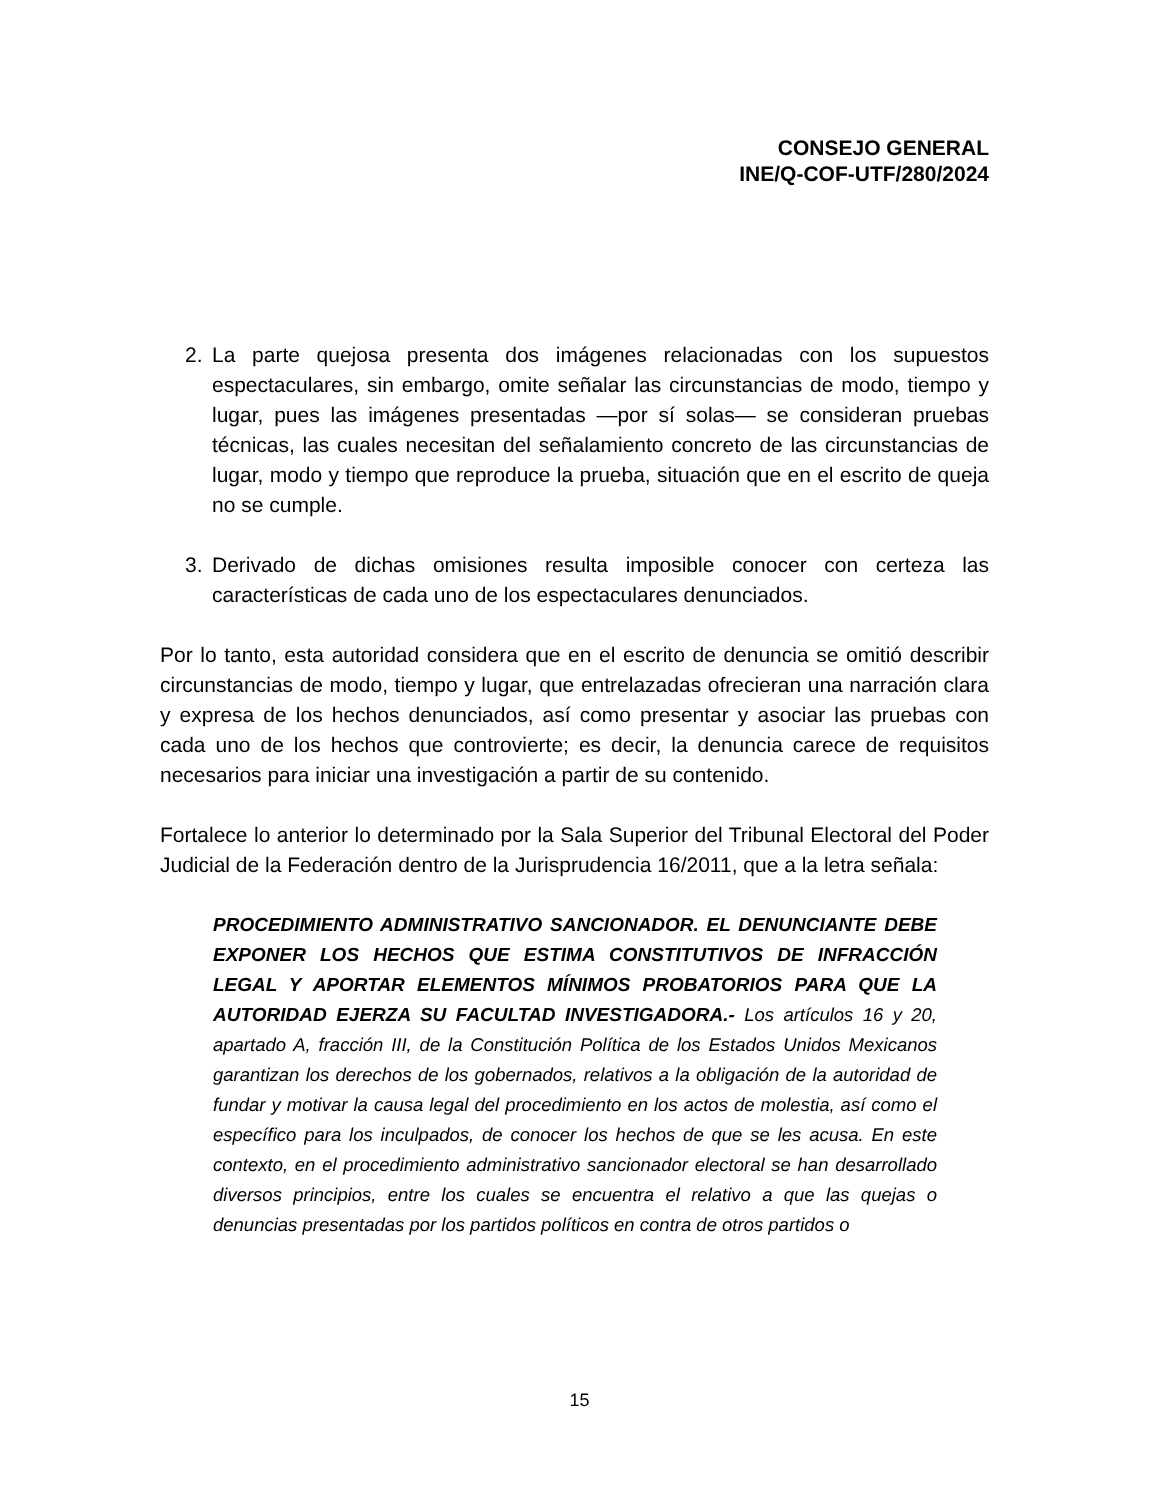CONSEJO GENERAL
INE/Q-COF-UTF/280/2024
2. La parte quejosa presenta dos imágenes relacionadas con los supuestos espectaculares, sin embargo, omite señalar las circunstancias de modo, tiempo y lugar, pues las imágenes presentadas —por sí solas— se consideran pruebas técnicas, las cuales necesitan del señalamiento concreto de las circunstancias de lugar, modo y tiempo que reproduce la prueba, situación que en el escrito de queja no se cumple.
3. Derivado de dichas omisiones resulta imposible conocer con certeza las características de cada uno de los espectaculares denunciados.
Por lo tanto, esta autoridad considera que en el escrito de denuncia se omitió describir circunstancias de modo, tiempo y lugar, que entrelazadas ofrecieran una narración clara y expresa de los hechos denunciados, así como presentar y asociar las pruebas con cada uno de los hechos que controvierte; es decir, la denuncia carece de requisitos necesarios para iniciar una investigación a partir de su contenido.
Fortalece lo anterior lo determinado por la Sala Superior del Tribunal Electoral del Poder Judicial de la Federación dentro de la Jurisprudencia 16/2011, que a la letra señala:
PROCEDIMIENTO ADMINISTRATIVO SANCIONADOR. EL DENUNCIANTE DEBE EXPONER LOS HECHOS QUE ESTIMA CONSTITUTIVOS DE INFRACCIÓN LEGAL Y APORTAR ELEMENTOS MÍNIMOS PROBATORIOS PARA QUE LA AUTORIDAD EJERZA SU FACULTAD INVESTIGADORA.- Los artículos 16 y 20, apartado A, fracción III, de la Constitución Política de los Estados Unidos Mexicanos garantizan los derechos de los gobernados, relativos a la obligación de la autoridad de fundar y motivar la causa legal del procedimiento en los actos de molestia, así como el específico para los inculpados, de conocer los hechos de que se les acusa. En este contexto, en el procedimiento administrativo sancionador electoral se han desarrollado diversos principios, entre los cuales se encuentra el relativo a que las quejas o denuncias presentadas por los partidos políticos en contra de otros partidos o
15